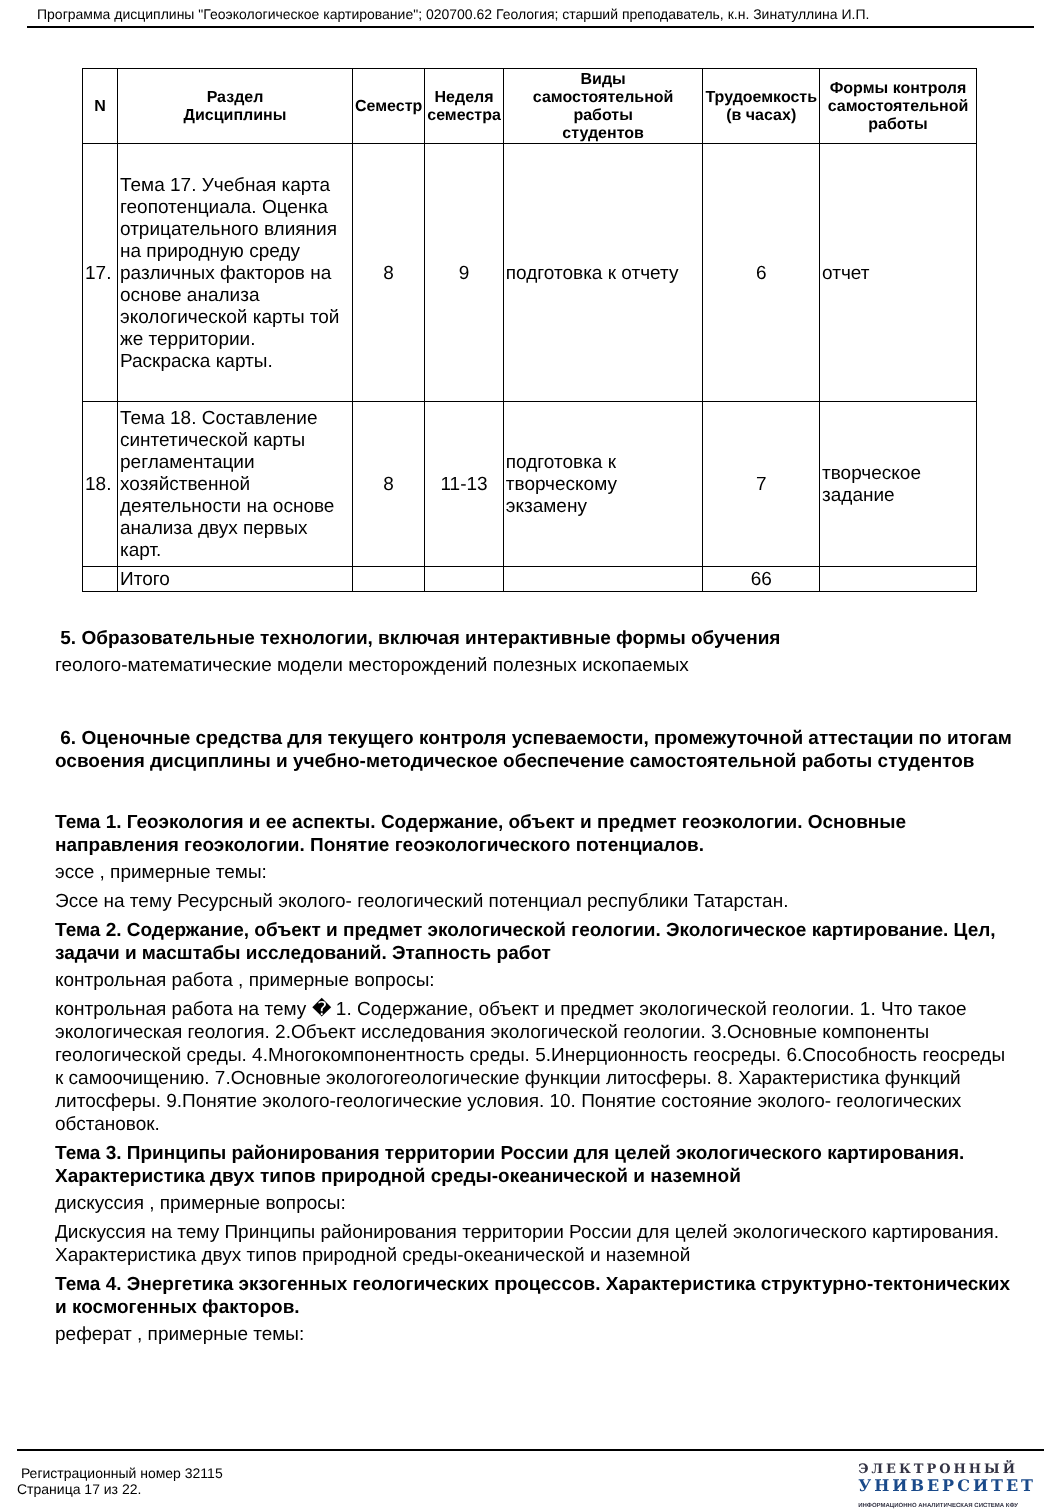Программа дисциплины "Геоэкологическое картирование"; 020700.62 Геология; старший преподаватель, к.н. Зинатуллина И.П.
| N | Раздел Дисциплины | Семестр | Неделя семестра | Виды самостоятельной работы студентов | Трудоемкость (в часах) | Формы контроля самостоятельной работы |
| --- | --- | --- | --- | --- | --- | --- |
| 17. | Тема 17. Учебная карта геопотенциала. Оценка отрицательного влияния на природную среду различных факторов на основе анализа экологической карты той же территории. Раскраска карты. | 8 | 9 | подготовка к отчету | 6 | отчет |
| 18. | Тема 18. Составление синтетической карты регламентации хозяйственной деятельности на основе анализа двух первых карт. | 8 | 11-13 | подготовка к творческому экзамену | 7 | творческое задание |
| | Итого | | | | 66 | |
5. Образовательные технологии, включая интерактивные формы обучения
геолого-математические модели месторождений полезных ископаемых
6. Оценочные средства для текущего контроля успеваемости, промежуточной аттестации по итогам освоения дисциплины и учебно-методическое обеспечение самостоятельной работы студентов
Тема 1. Геоэкология и ее аспекты. Содержание, объект и предмет геоэкологии. Основные направления геоэкологии. Понятие геоэкологического потенциалов.
эссе , примерные темы:
Эссе на тему Ресурсный эколого- геологический потенциал республики Татарстан.
Тема 2. Содержание, объект и предмет экологической геологии. Экологическое картирование. Цел, задачи и масштабы исследований. Этапность работ
контрольная работа , примерные вопросы:
контрольная работа на тему � 1. Содержание, объект и предмет экологической геологии. 1. Что такое экологическая геология. 2.Объект исследования экологической геологии. 3.Основные компоненты геологической среды. 4.Многокомпонентность среды. 5.Инерционность геосреды. 6.Способность геосреды к самоочищению. 7.Основные экологогеологические функции литосферы. 8. Характеристика функций литосферы. 9.Понятие эколого-геологические условия. 10. Понятие состояние эколого- геологических обстановок.
Тема 3. Принципы районирования территории России для целей экологического картирования. Характеристика двух типов природной среды-океанической и наземной
дискуссия , примерные вопросы:
Дискуссия на тему Принципы районирования территории России для целей экологического картирования. Характеристика двух типов природной среды-океанической и наземной
Тема 4. Энергетика экзогенных геологических процессов. Характеристика структурно-тектонических и космогенных факторов.
реферат , примерные темы:
Регистрационный номер 32115
Страница 17 из 22.
ЭЛЕКТРОННЫЙ
УНИВЕРСИТЕТ
ИНФОРМАЦИОННО АНАЛИТИЧЕСКАЯ СИСТЕМА КФУ